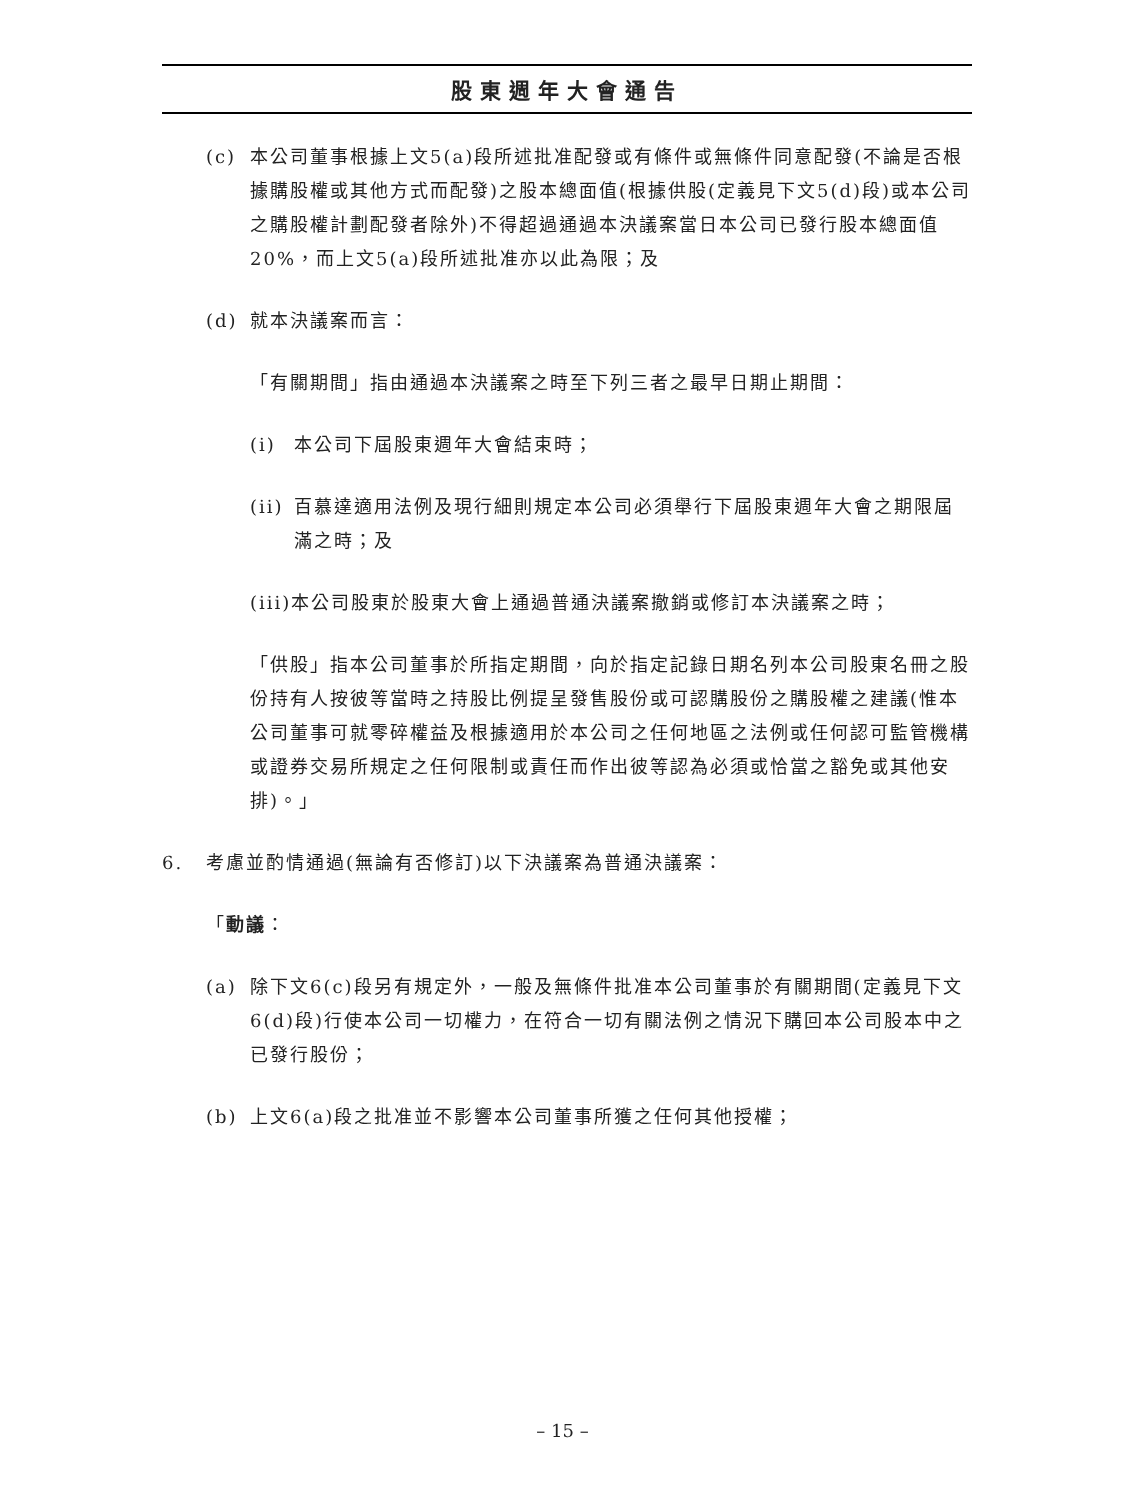股東週年大會通告
(c) 本公司董事根據上文5(a)段所述批准配發或有條件或無條件同意配發(不論是否根據購股權或其他方式而配發)之股本總面值(根據供股(定義見下文5(d)段)或本公司之購股權計劃配發者除外)不得超過通過本決議案當日本公司已發行股本總面值20%，而上文5(a)段所述批准亦以此為限；及
(d) 就本決議案而言：
「有關期間」指由通過本決議案之時至下列三者之最早日期止期間：
(i) 本公司下屆股東週年大會結束時；
(ii) 百慕達適用法例及現行細則規定本公司必須舉行下屆股東週年大會之期限屆滿之時；及
(iii) 本公司股東於股東大會上通過普通決議案撤銷或修訂本決議案之時；
「供股」指本公司董事於所指定期間，向於指定記錄日期名列本公司股東名冊之股份持有人按彼等當時之持股比例提呈發售股份或可認購股份之購股權之建議(惟本公司董事可就零碎權益及根據適用於本公司之任何地區之法例或任何認可監管機構或證券交易所規定之任何限制或責任而作出彼等認為必須或恰當之豁免或其他安排)。」
6. 考慮並酌情通過(無論有否修訂)以下決議案為普通決議案：
「動議：
(a) 除下文6(c)段另有規定外，一般及無條件批准本公司董事於有關期間(定義見下文6(d)段)行使本公司一切權力，在符合一切有關法例之情況下購回本公司股本中之已發行股份；
(b) 上文6(a)段之批准並不影響本公司董事所獲之任何其他授權；
– 15 –